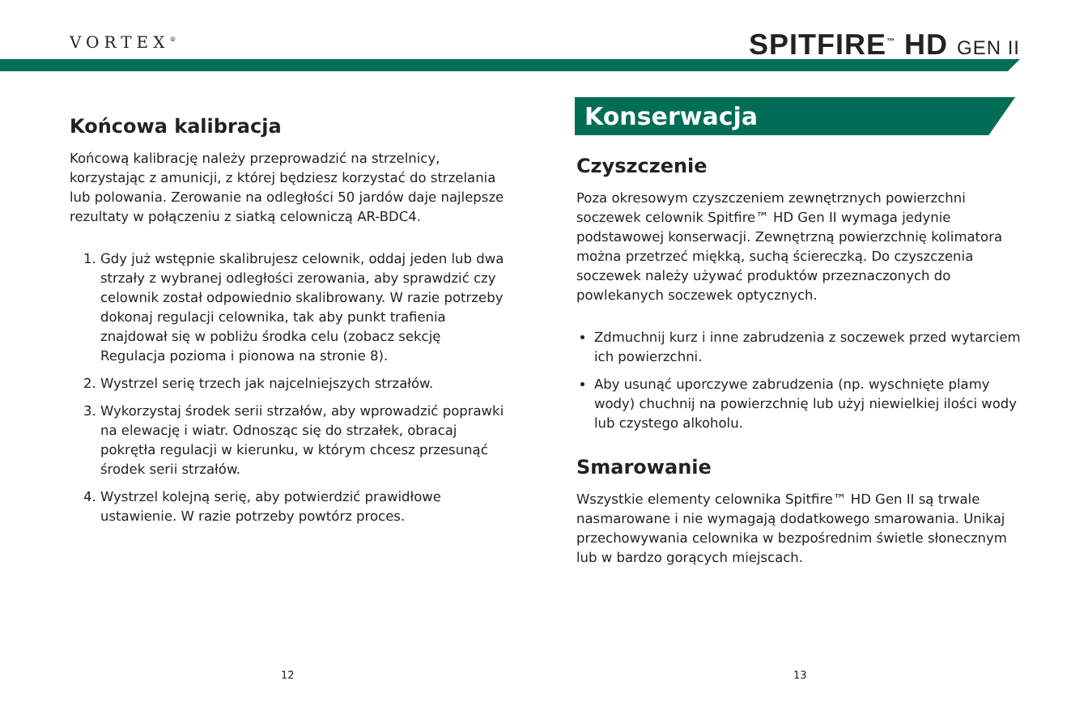VORTEX<sup>®</sup> SPITFIRE<sup>™</sup> HD GEN II
Końcowa kalibracja
Końcową kalibrację należy przeprowadzić na strzelnicy, korzystając z amunicji, z której będziesz korzystać do strzelania lub polowania. Zerowanie na odległości 50 jardów daje najlepsze rezultaty w połączeniu z siatką celowniczą AR-BDC4.
1. Gdy już wstępnie skalibrujesz celownik, oddaj jeden lub dwa strzały z wybranej odległości zerowania, aby sprawdzić czy celownik został odpowiednio skalibrowany. W razie potrzeby dokonaj regulacji celownika, tak aby punkt trafienia znajdował się w pobliżu środka celu (zobacz sekcję Regulacja pozioma i pionowa na stronie 8).
2. Wystrzel serię trzech jak najcelniejszych strzałów.
3. Wykorzystaj środek serii strzałów, aby wprowadzić poprawki na elewację i wiatr. Odnosząc się do strzałek, obracaj pokrętła regulacji w kierunku, w którym chcesz przesunąć środek serii strzałów.
4. Wystrzel kolejną serię, aby potwierdzić prawidłowe ustawienie. W razie potrzeby powtórz proces.
Konserwacja
Czyszczenie
Poza okresowym czyszczeniem zewnętrznych powierzchni soczewek celownik Spitfire™ HD Gen II wymaga jedynie podstawowej konserwacji. Zewnętrzną powierzchnię kolimatora można przetrzeć miękką, suchą ściereczką. Do czyszczenia soczewek należy używać produktów przeznaczonych do powlekanych soczewek optycznych.
Zdmuchnij kurz i inne zabrudzenia z soczewek przed wytarciem ich powierzchni.
Aby usunąć uporczywe zabrudzenia (np. wyschnięte plamy wody) chuchnij na powierzchnię lub użyj niewielkiej ilości wody lub czystego alkoholu.
Smarowanie
Wszystkie elementy celownika Spitfire™ HD Gen II są trwale nasmarowane i nie wymagają dodatkowego smarowania. Unikaj przechowywania celownika w bezpośrednim świetle słonecznym lub w bardzo gorących miejscach.
12 13